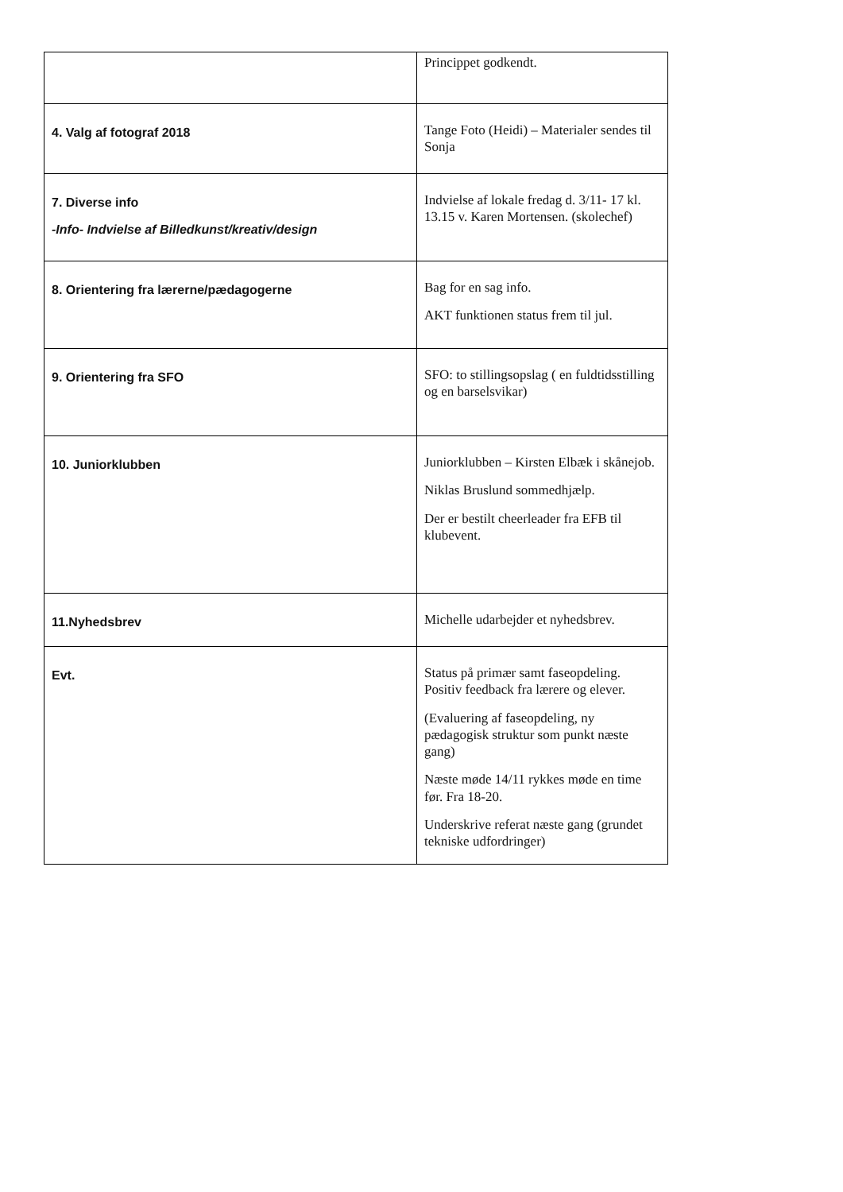| | Princippet godkendt. |
| 4. Valg af fotograf 2018 | Tange Foto (Heidi) – Materialer sendes til Sonja |
| 7. Diverse info -Info- Indvielse af Billedkunst/kreativ/design | Indvielse af lokale fredag d. 3/11- 17 kl. 13.15 v. Karen Mortensen. (skolechef) |
| 8. Orientering fra lærerne/pædagogerne | Bag for en sag info. AKT funktionen status frem til jul. |
| 9. Orientering fra SFO | SFO: to stillingsopslag ( en fuldtidsstilling og en barselsvikar) |
| 10. Juniorklubben | Juniorklubben – Kirsten Elbæk i skånejob. Niklas Bruslund sommedhjælp. Der er bestilt cheerleader fra EFB til klubevent. |
| 11.Nyhedsbrev | Michelle udarbejder et nyhedsbrev. |
| Evt. | Status på primær samt faseopdeling. Positiv feedback fra lærere og elever. (Evaluering af faseopdeling, ny pædagogisk struktur som punkt næste gang) Næste møde 14/11 rykkes møde en time før. Fra 18-20. Underskrive referat næste gang (grundet tekniske udfordringer) |